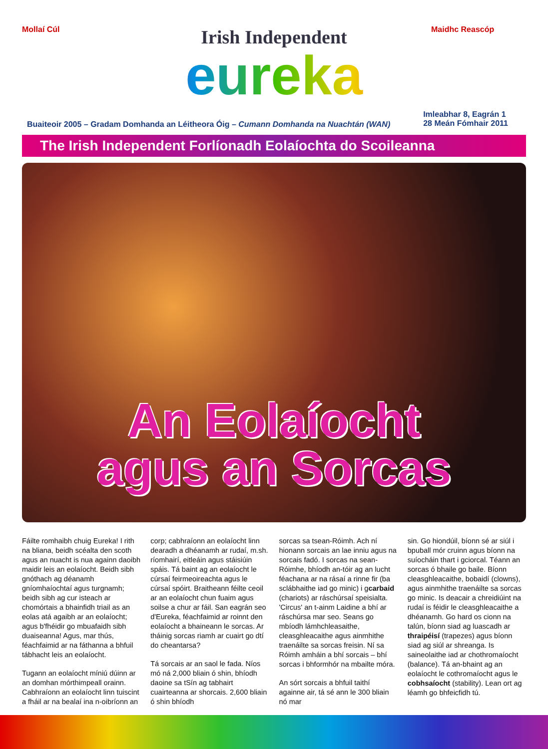Mollaí Cúl
Irish Independent
eureka
Maidhc Reascóp
Buaiteoir 2005 – Gradam Domhanda an Léitheora Óig – Cumann Domhanda na Nuachtán (WAN)
Imleabhar 8, Eagrán 1
28 Meán Fómhair 2011
The Irish Independent Forlíonadh Eolaíochta do Scoileanna
An Eolaíocht
agus an Sorcas
Fáilte romhaibh chuig Eureka! I rith na bliana, beidh scéalta den scoth agus an nuacht is nua againn daoibh maidir leis an eolaíocht. Beidh sibh gnóthach ag déanamh gníomhaíochtaí agus turgnamh; beidh sibh ag cur isteach ar chomórtais a bhainfidh triail as an eolas atá agaibh ar an eolaíocht; agus b'fhéidir go mbuafaidh sibh duaiseanna! Agus, mar thús, féachfaimid ar na fáthanna a bhfuil tábhacht leis an eolaíocht.
Tugann an eolaíocht míniú dúinn ar an domhan mórthimpeall orainn. Cabhraíonn an eolaíocht linn tuiscint a fháil ar na bealaí ina n-oibríonn an
corp; cabhraíonn an eolaíocht linn dearadh a dhéanamh ar rudaí, m.sh. ríomhairí, eitleáin agus stáisiúin spáis. Tá baint ag an eolaíocht le cúrsaí feirmeoireachta agus le cúrsaí spóirt. Braitheann féilte ceoil ar an eolaíocht chun fuaim agus soilse a chur ar fáil. San eagrán seo d'Eureka, féachfaimid ar roinnt den eolaíocht a bhaineann le sorcas. Ar tháinig sorcas riamh ar cuairt go dtí do cheantarsa?
Tá sorcais ar an saol le fada. Níos mó ná 2,000 bliain ó shin, bhíodh daoine sa tSín ag tabhairt cuairteanna ar shorcais. 2,600 bliain ó shin bhíodh
sorcas sa tsean-Róimh. Ach ní hionann sorcais an lae inniu agus na sorcais fadó. I sorcas na sean-Róimhe, bhíodh an-tóir ag an lucht féachana ar na rásaí a rinne fir (ba sclábhaithe iad go minic) i gcarbaid (chariots) ar ráschúrsaí speisialta. 'Circus' an t-ainm Laidine a bhí ar ráschúrsa mar seo. Seans go mbíodh lámhchleasaithe, cleasghleacaithe agus ainmhithe traenáilte sa sorcas freisin. Ní sa Róimh amháin a bhí sorcais – bhí sorcas i bhformhór na mbailte móra.
An sórt sorcais a bhfuil taithí againne air, tá sé ann le 300 bliain nó mar
sin. Go hiondúil, bíonn sé ar siúl i bpuball mór cruinn agus bíonn na suíocháin thart i gciorcal. Téann an sorcas ó bhaile go baile. Bíonn cleasghleacaithe, bobaidí (clowns), agus ainmhithe traenáilte sa sorcas go minic. Is deacair a chreidiúint na rudaí is féidir le cleasghleacaithe a dhéanamh. Go hard os cionn na talún, bíonn siad ag luascadh ar thraipéisí (trapezes) agus bíonn siad ag siúl ar shreanga. Is saineolaithe iad ar chothromaíocht (balance). Tá an-bhaint ag an eolaíocht le cothromaíocht agus le cobhsaíocht (stability). Lean ort ag léamh go bhfeicfidh tú.